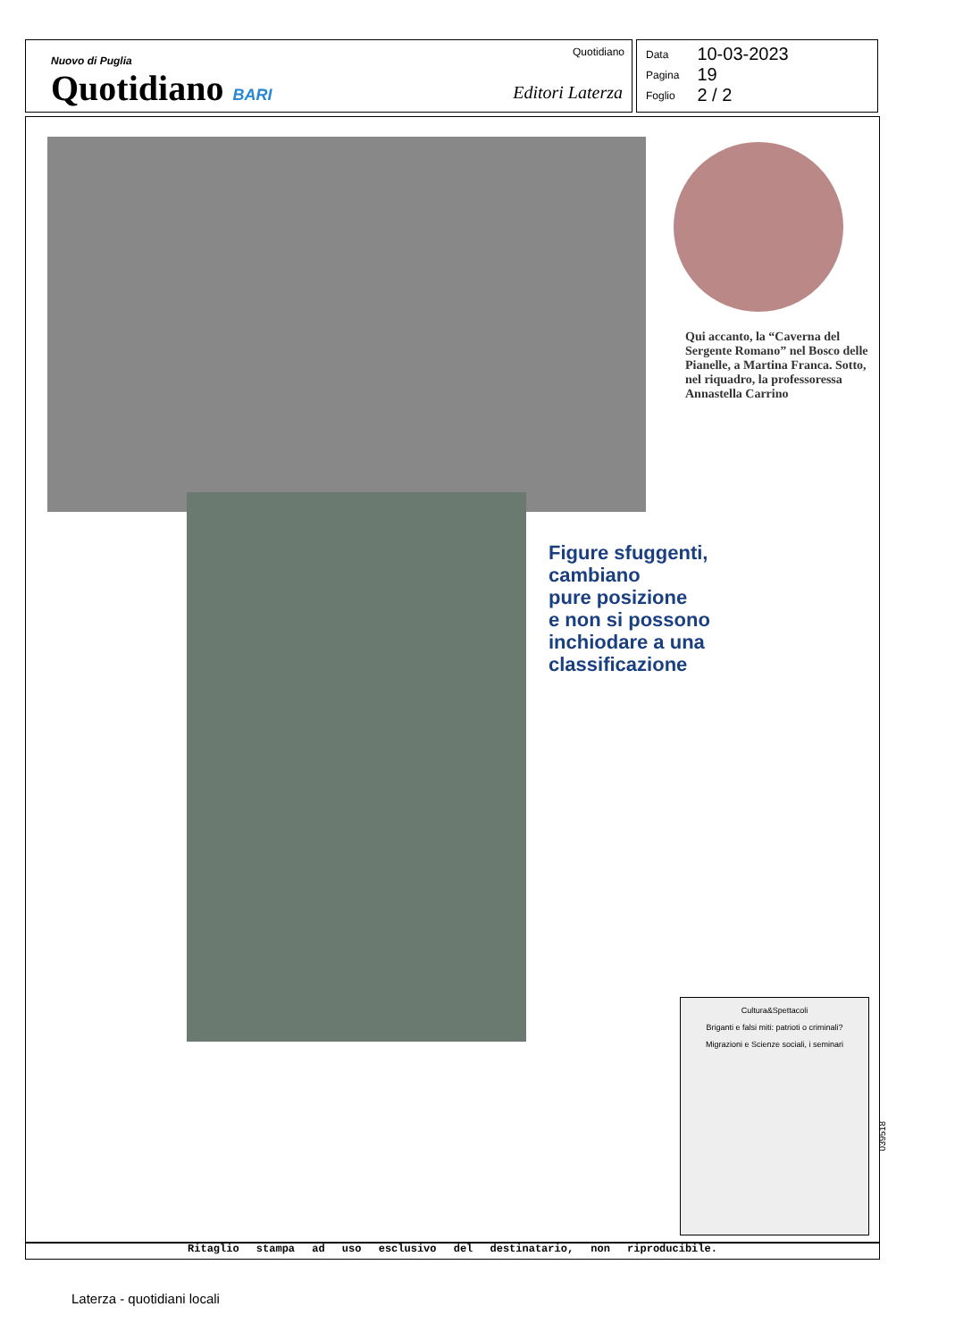Nuovo di Puglia
Quotidiano BARI
Quotidiano
Editori Laterza
| Data | 10-03-2023 |
| Pagina | 19 |
| Foglio | 2 / 2 |
Qui accanto, la “Caverna del Sergente Romano” nel Bosco delle Pianelle, a Martina Franca. Sotto, nel riquadro, la professoressa Annastella Carrino
Figure sfuggenti,
cambiano
pure posizione
e non si possono
inchiodare a una
classificazione
Cultura&Spettacoli
Briganti e falsi miti: patrioti o criminali?
Migrazioni e Scienze sociali, i seminari
039518
Ritaglio stampa ad uso esclusivo del destinatario, non riproducibile.
Laterza - quotidiani locali